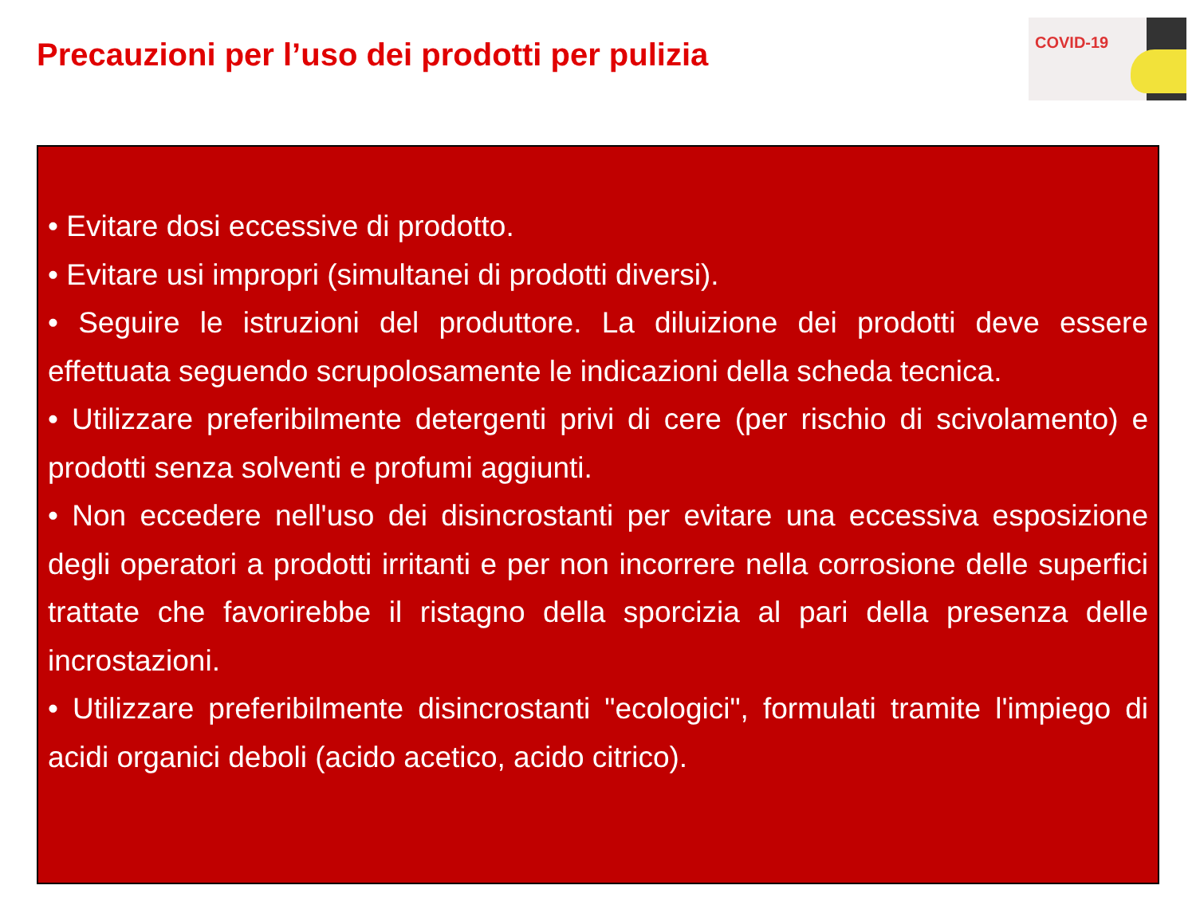Precauzioni per l’uso dei prodotti per pulizia
COVID-19
• Evitare dosi eccessive di prodotto.
• Evitare usi impropri (simultanei di prodotti diversi).
• Seguire le istruzioni del produttore. La diluizione dei prodotti deve essere effettuata seguendo scrupolosamente le indicazioni della scheda tecnica.
• Utilizzare preferibilmente detergenti privi di cere (per rischio di scivolamento) e prodotti senza solventi e profumi aggiunti.
• Non eccedere nell'uso dei disincrostanti per evitare una eccessiva esposizione degli operatori a prodotti irritanti e per non incorrere nella corrosione delle superfici trattate che favorirebbe il ristagno della sporcizia al pari della presenza delle incrostazioni.
• Utilizzare preferibilmente disincrostanti "ecologici", formulati tramite l'impiego di acidi organici deboli (acido acetico, acido citrico).